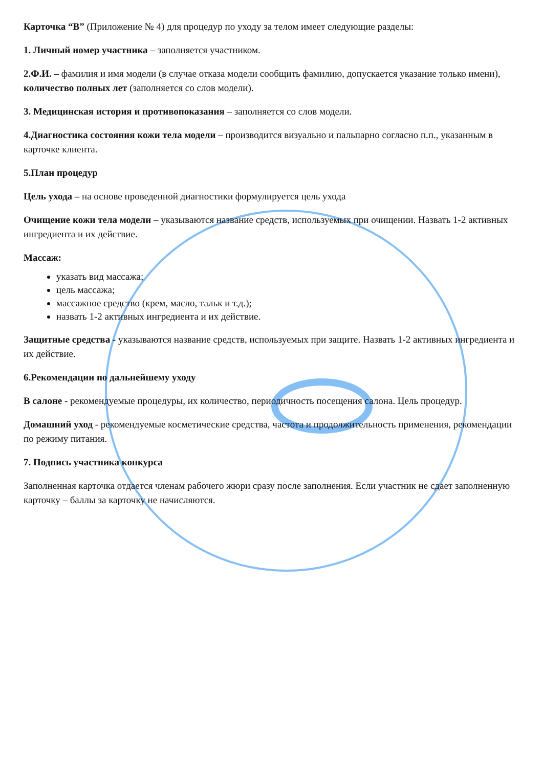Карточка “В” (Приложение № 4) для процедур по уходу за телом имеет следующие разделы:
1. Личный номер участника – заполняется участником.
2.Ф.И. – фамилия и имя модели (в случае отказа модели сообщить фамилию, допускается указание только имени), количество полных лет (заполняется со слов модели).
3. Медицинская история и противопоказания – заполняется со слов модели.
4.Диагностика состояния кожи тела модели – производится визуально и пальпарно согласно п.п., указанным в карточке клиента.
5.План процедур
Цель ухода – на основе проведенной диагностики формулируется цель ухода
Очищение кожи тела модели – указываются название средств, используемых при очищении. Назвать 1-2 активных ингредиента и их действие.
Массаж:
указать вид массажа;
цель массажа;
массажное средство (крем, масло, тальк и т.д.);
назвать 1-2 активных ингредиента и их действие.
Защитные средства - указываются название средств, используемых при защите. Назвать 1-2 активных ингредиента и их действие.
6.Рекомендации по дальнейшему уходу
В салоне - рекомендуемые процедуры, их количество, периодичность посещения салона. Цель процедур.
Домашний уход - рекомендуемые косметические средства, частота и продолжительность применения, рекомендации по режиму питания.
7. Подпись участника конкурса
Заполненная карточка отдается членам рабочего жюри сразу после заполнения. Если участник не сдает заполненную карточку – баллы за карточку не начисляются.